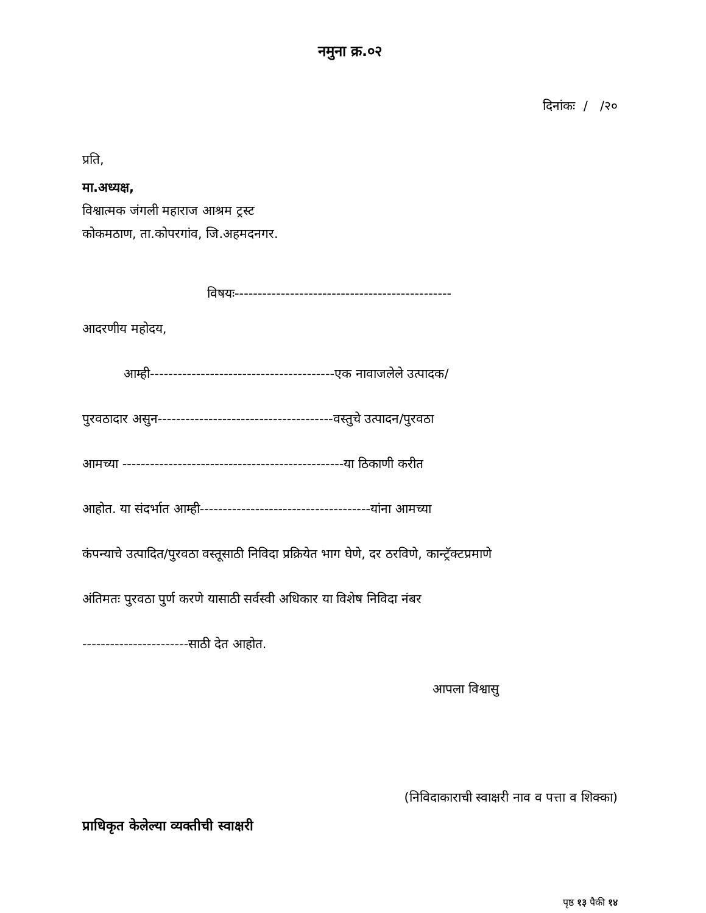नमुना क्र.०२
दिनांकः / /२०
प्रति,
मा.अध्यक्ष,
विश्वात्मक जंगली महाराज आश्रम ट्रस्ट
कोकमठाण, ता.कोपरगांव, जि.अहमदनगर.
विषयः-----------------------------------------------
आदरणीय महोदय,
आम्ही----------------------------------------एक नावाजलेले उत्पादक/
पुरवठादार असुन--------------------------------------वस्तुचे उत्पादन/पुरवठा
आमच्या ------------------------------------------------या ठिकाणी करीत
आहोत. या संदर्भात आम्ही-------------------------------------यांना आमच्या
कंपन्याचे उत्पादित/पुरवठा वस्तूसाठी निविदा प्रक्रियेत भाग घेणे, दर ठरविणे, कान्ट्रॅक्टप्रमाणे
अंतिमतः पुरवठा पुर्ण करणे यासाठी सर्वस्वी अधिकार या विशेष निविदा नंबर
-----------------------साठी देत आहोत.
आपला विश्वासु
(निविदाकाराची स्वाक्षरी नाव व पत्ता व शिक्का)
प्राधिकृत केलेल्या व्यक्तीची स्वाक्षरी
पृष्ठ १३ पैकी १४